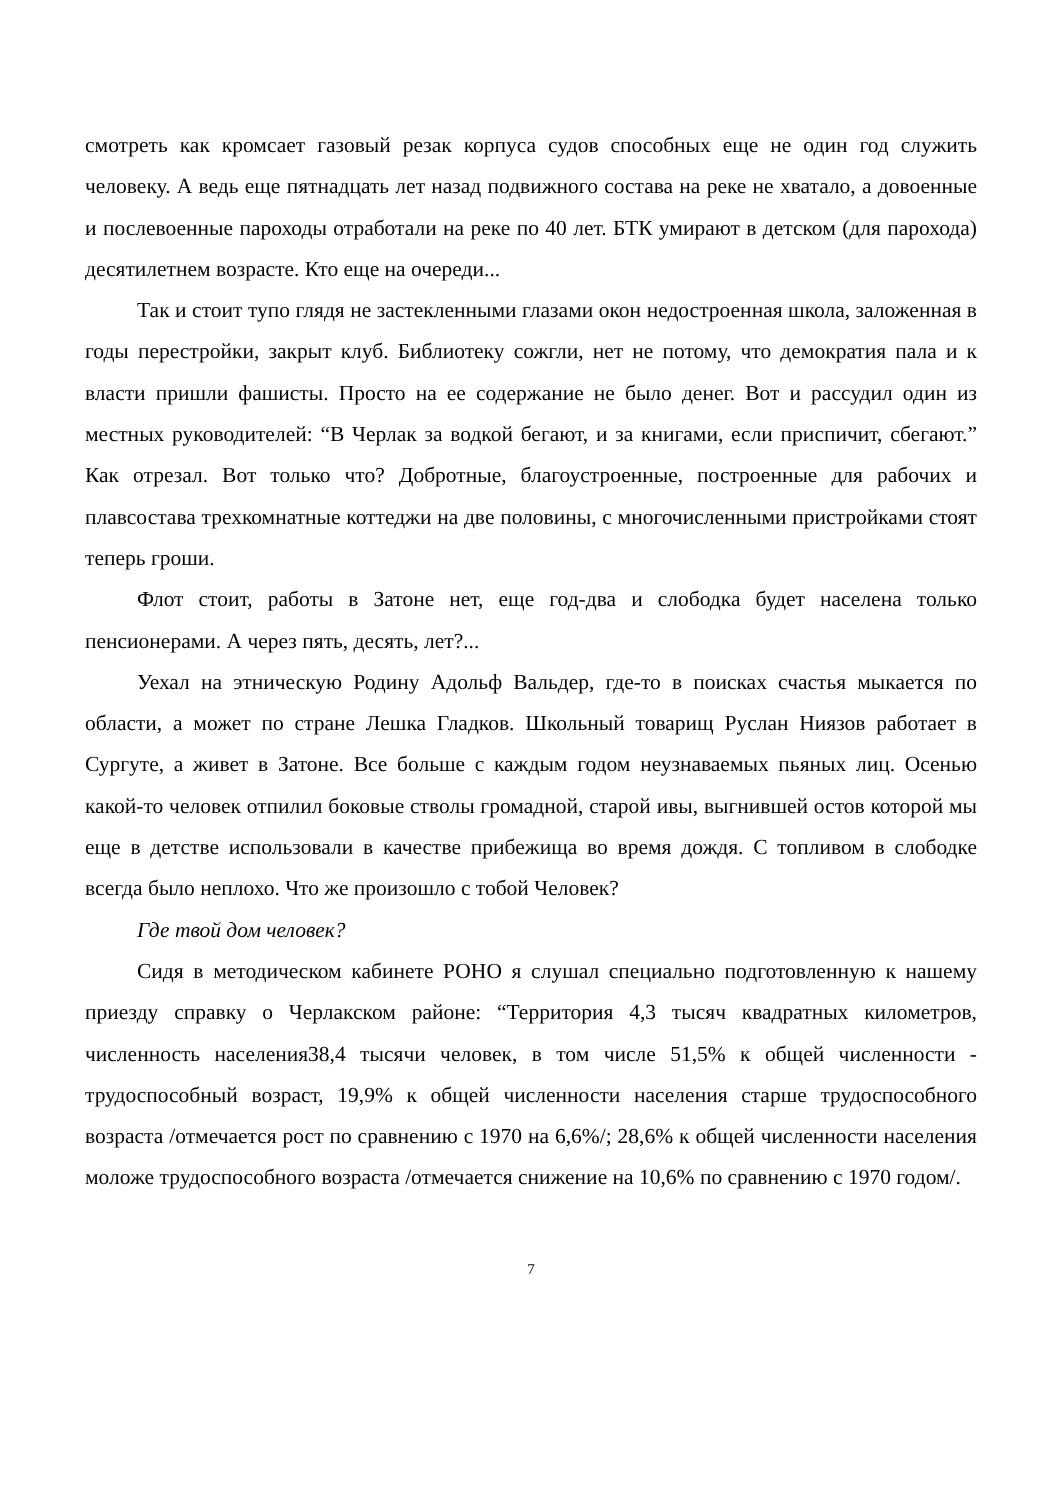смотреть как кромсает газовый резак корпуса судов способных еще не один год служить человеку. А ведь еще пятнадцать лет назад подвижного состава на реке не хватало, а довоенные и послевоенные пароходы отработали на реке по 40 лет. БТК умирают в детском (для парохода) десятилетнем возрасте. Кто еще на очереди...
Так и стоит тупо глядя не застекленными глазами окон недостроенная школа, заложенная в годы перестройки, закрыт клуб. Библиотеку сожгли, нет не потому, что демократия пала и к власти пришли фашисты. Просто на ее содержание не было денег. Вот и рассудил один из местных руководителей: “В Черлак за водкой бегают, и за книгами, если приспичит, сбегают.” Как отрезал. Вот только что? Добротные, благоустроенные, построенные для рабочих и плавсостава трехкомнатные коттеджи на две половины, с многочисленными пристройками стоят теперь гроши.
Флот стоит, работы в Затоне нет, еще год-два и слободка будет населена только пенсионерами. А через пять, десять, лет?...
Уехал на этническую Родину Адольф Вальдер, где-то в поисках счастья мыкается по области, а может по стране Лешка Гладков. Школьный товарищ Руслан Ниязов работает в Сургуте, а живет в Затоне. Все больше с каждым годом неузнаваемых пьяных лиц. Осенью какой-то человек отпилил боковые стволы громадной, старой ивы, выгнившей остов которой мы еще в детстве использовали в качестве прибежища во время дождя. С топливом в слободке всегда было неплохо. Что же произошло с тобой Человек?
Где твой дом человек?
Сидя в методическом кабинете РОНО я слушал специально подготовленную к нашему приезду справку о Черлакском районе: “Территория 4,3 тысяч квадратных километров, численность населения38,4 тысячи человек, в том числе 51,5% к общей численности - трудоспособный возраст, 19,9% к общей численности населения старше трудоспособного возраста /отмечается рост по сравнению с 1970 на 6,6%/; 28,6% к общей численности населения моложе трудоспособного возраста /отмечается снижение на 10,6% по сравнению с 1970 годом/.
7